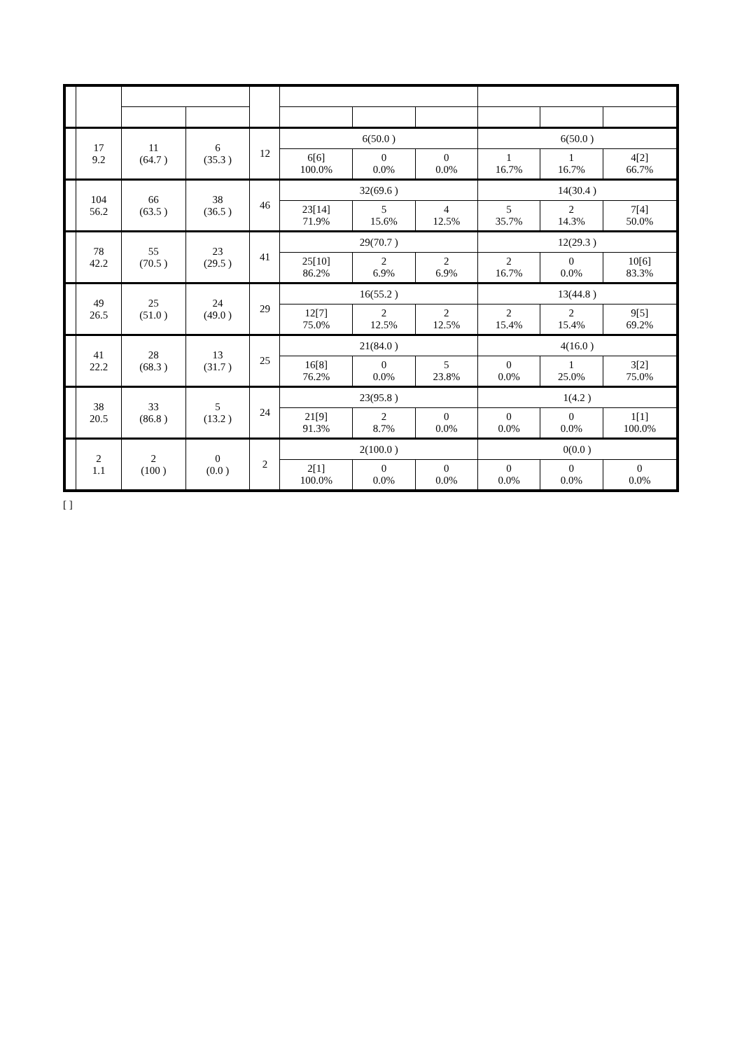| | 17 9.2 | 11 (64.7 ) | 6 (35.3 ) | 12 | 6(50.0 ) | | | 6(50.0 ) | | |
| | | | | | 6[6] 100.0% | 0 0.0% | 0 0.0% | 1 16.7% | 1 16.7% | 4[2] 66.7% |
| | 104 56.2 | 66 (63.5 ) | 38 (36.5 ) | 46 | 32(69.6 ) | | | 14(30.4 ) | | |
| | | | | | 23[14] 71.9% | 5 15.6% | 4 12.5% | 5 35.7% | 2 14.3% | 7[4] 50.0% |
| | 78 42.2 | 55 (70.5 ) | 23 (29.5 ) | 41 | 29(70.7 ) | | | 12(29.3 ) | | |
| | | | | | 25[10] 86.2% | 2 6.9% | 2 6.9% | 2 16.7% | 0 0.0% | 10[6] 83.3% |
| | 49 26.5 | 25 (51.0 ) | 24 (49.0 ) | 29 | 16(55.2 ) | | | 13(44.8 ) | | |
| | | | | | 12[7] 75.0% | 2 12.5% | 2 12.5% | 2 15.4% | 2 15.4% | 9[5] 69.2% |
| | 41 22.2 | 28 (68.3 ) | 13 (31.7 ) | 25 | 21(84.0 ) | | | 4(16.0 ) | | |
| | | | | | 16[8] 76.2% | 0 0.0% | 5 23.8% | 0 0.0% | 1 25.0% | 3[2] 75.0% |
| | 38 20.5 | 33 (86.8 ) | 5 (13.2 ) | 24 | 23(95.8 ) | | | 1(4.2 ) | | |
| | | | | | 21[9] 91.3% | 2 8.7% | 0 0.0% | 0 0.0% | 0 0.0% | 1[1] 100.0% |
| | 2 1.1 | 2 (100 ) | 0 (0.0 ) | 2 | 2(100.0 ) | | | 0(0.0 ) | | |
| | | | | | 2[1] 100.0% | 0 0.0% | 0 0.0% | 0 0.0% | 0 0.0% | 0 0.0% |
[ ]